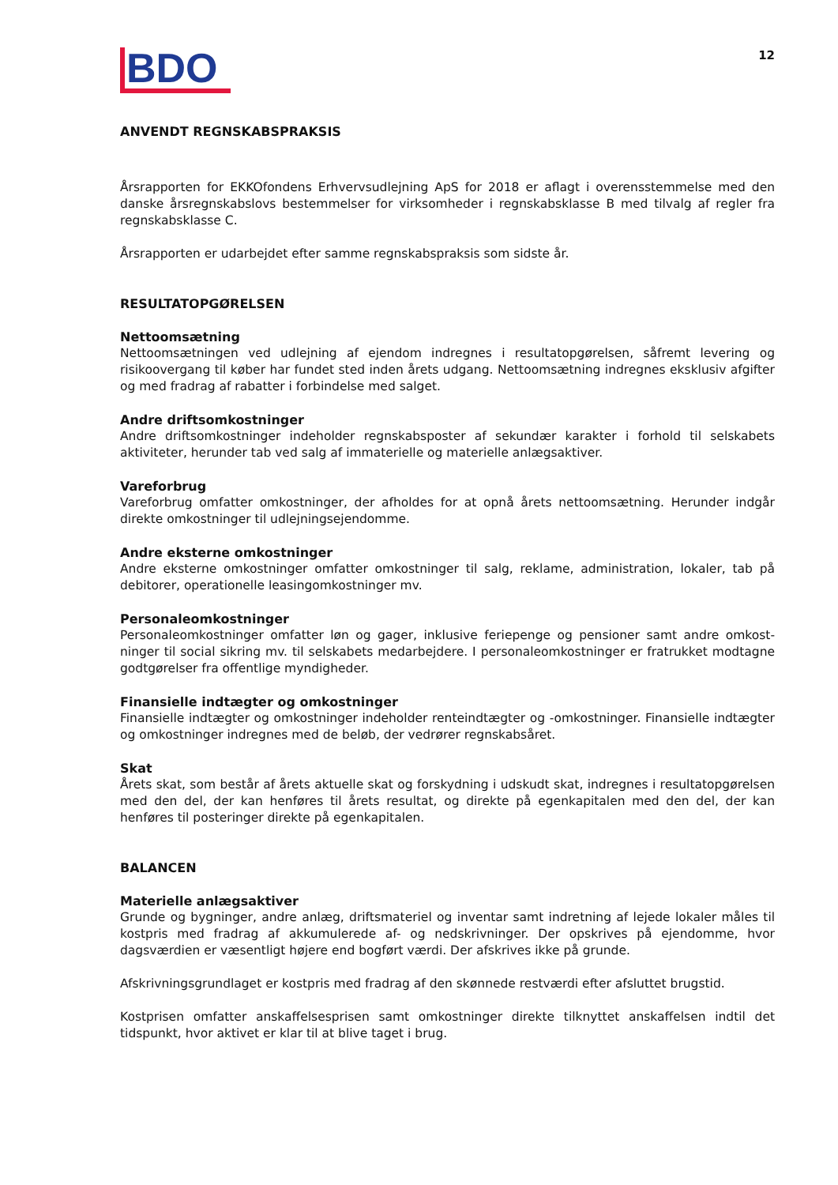BDO
12
ANVENDT REGNSKABSPRAKSIS
Årsrapporten for EKKOfondens Erhvervsudlejning ApS for 2018 er aflagt i overensstemmelse med den danske årsregnskabslovs bestemmelser for virksomheder i regnskabsklasse B med tilvalg af regler fra regnskabsklasse C.
Årsrapporten er udarbejdet efter samme regnskabspraksis som sidste år.
RESULTATOPGØRELSEN
Nettoomsætning
Nettoomsætningen ved udlejning af ejendom indregnes i resultatopgørelsen, såfremt levering og risikoovergang til køber har fundet sted inden årets udgang. Nettoomsætning indregnes eksklusiv afgifter og med fradrag af rabatter i forbindelse med salget.
Andre driftsomkostninger
Andre driftsomkostninger indeholder regnskabsposter af sekundær karakter i forhold til selskabets aktiviteter, herunder tab ved salg af immaterielle og materielle anlægsaktiver.
Vareforbrug
Vareforbrug omfatter omkostninger, der afholdes for at opnå årets nettoomsætning. Herunder indgår direkte omkostninger til udlejningsejendomme.
Andre eksterne omkostninger
Andre eksterne omkostninger omfatter omkostninger til salg, reklame, administration, lokaler, tab på debitorer, operationelle leasingomkostninger mv.
Personaleomkostninger
Personaleomkostninger omfatter løn og gager, inklusive feriepenge og pensioner samt andre omkost­ninger til social sikring mv. til selskabets medarbejdere. I personaleomkostninger er fratrukket mod­tagne godtgørelser fra offentlige myndigheder.
Finansielle indtægter og omkostninger
Finansielle indtægter og omkostninger indeholder renteindtægter og -omkostninger. Finansielle indtægter og omkostninger indregnes med de beløb, der vedrører regnskabsåret.
Skat
Årets skat, som består af årets aktuelle skat og forskydning i udskudt skat, indregnes i resultatop­gørelsen med den del, der kan henføres til årets resultat, og direkte på egenkapitalen med den del, der kan henføres til posteringer direkte på egenkapitalen.
BALANCEN
Materielle anlægsaktiver
Grunde og bygninger, andre anlæg, driftsmateriel og inventar samt indretning af lejede lokaler måles til kostpris med fradrag af akkumulerede af- og nedskrivninger. Der opskrives på ejendomme, hvor dagsværdien er væsentligt højere end bogført værdi. Der afskrives ikke på grunde.
Afskrivningsgrundlaget er kostpris med fradrag af den skønnede restværdi efter afsluttet brugstid.
Kostprisen omfatter anskaffelsesprisen samt omkostninger direkte tilknyttet anskaffelsen indtil det tidspunkt, hvor aktivet er klar til at blive taget i brug.